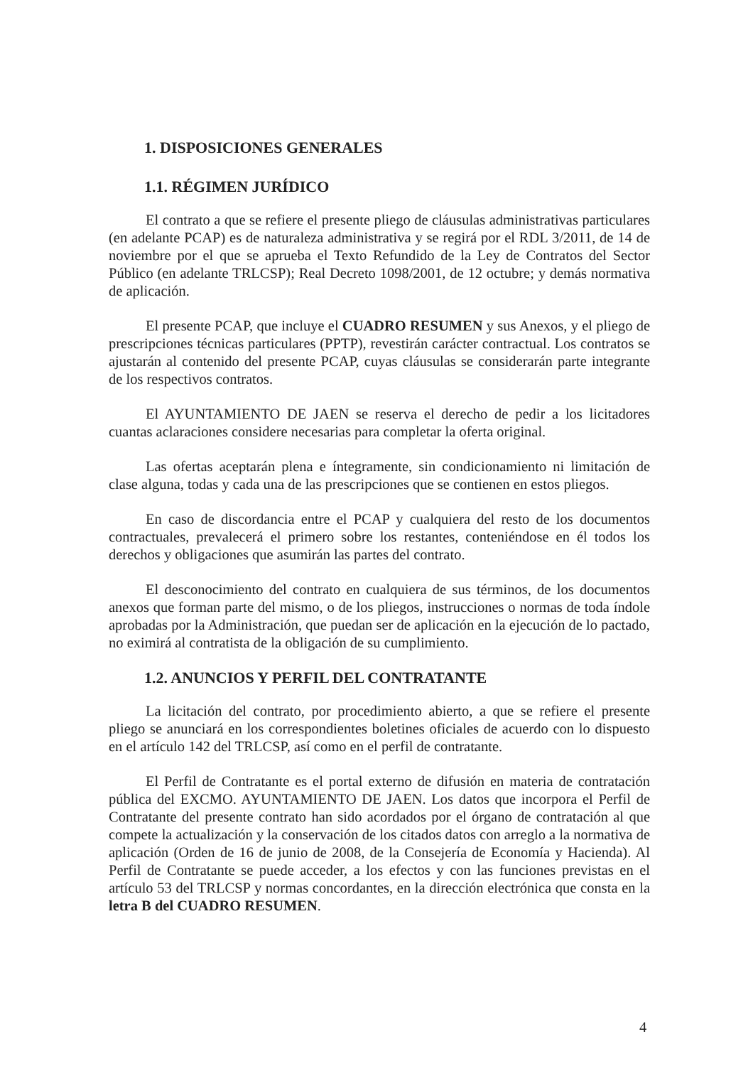1. DISPOSICIONES GENERALES
1.1. RÉGIMEN JURÍDICO
El contrato a que se refiere el presente pliego de cláusulas administrativas particulares (en adelante PCAP) es de naturaleza administrativa y se regirá por el RDL 3/2011, de 14 de noviembre por el que se aprueba el Texto Refundido de la Ley de Contratos del Sector Público (en adelante TRLCSP); Real Decreto 1098/2001, de 12 octubre; y demás normativa de aplicación.
El presente PCAP, que incluye el CUADRO RESUMEN y sus Anexos, y el pliego de prescripciones técnicas particulares (PPTP), revestirán carácter contractual. Los contratos se ajustarán al contenido del presente PCAP, cuyas cláusulas se considerarán parte integrante de los respectivos contratos.
El AYUNTAMIENTO DE JAEN se reserva el derecho de pedir a los licitadores cuantas aclaraciones considere necesarias para completar la oferta original.
Las ofertas aceptarán plena e íntegramente, sin condicionamiento ni limitación de clase alguna, todas y cada una de las prescripciones que se contienen en estos pliegos.
En caso de discordancia entre el PCAP y cualquiera del resto de los documentos contractuales, prevalecerá el primero sobre los restantes, conteniéndose en él todos los derechos y obligaciones que asumirán las partes del contrato.
El desconocimiento del contrato en cualquiera de sus términos, de los documentos anexos que forman parte del mismo, o de los pliegos, instrucciones o normas de toda índole aprobadas por la Administración, que puedan ser de aplicación en la ejecución de lo pactado, no eximirá al contratista de la obligación de su cumplimiento.
1.2. ANUNCIOS Y PERFIL DEL CONTRATANTE
La licitación del contrato, por procedimiento abierto, a que se refiere el presente pliego se anunciará en los correspondientes boletines oficiales de acuerdo con lo dispuesto en el artículo 142 del TRLCSP, así como en el perfil de contratante.
El Perfil de Contratante es el portal externo de difusión en materia de contratación pública del EXCMO. AYUNTAMIENTO DE JAEN. Los datos que incorpora el Perfil de Contratante del presente contrato han sido acordados por el órgano de contratación al que compete la actualización y la conservación de los citados datos con arreglo a la normativa de aplicación (Orden de 16 de junio de 2008, de la Consejería de Economía y Hacienda). Al Perfil de Contratante se puede acceder, a los efectos y con las funciones previstas en el artículo 53 del TRLCSP y normas concordantes, en la dirección electrónica que consta en la letra B del CUADRO RESUMEN.
4